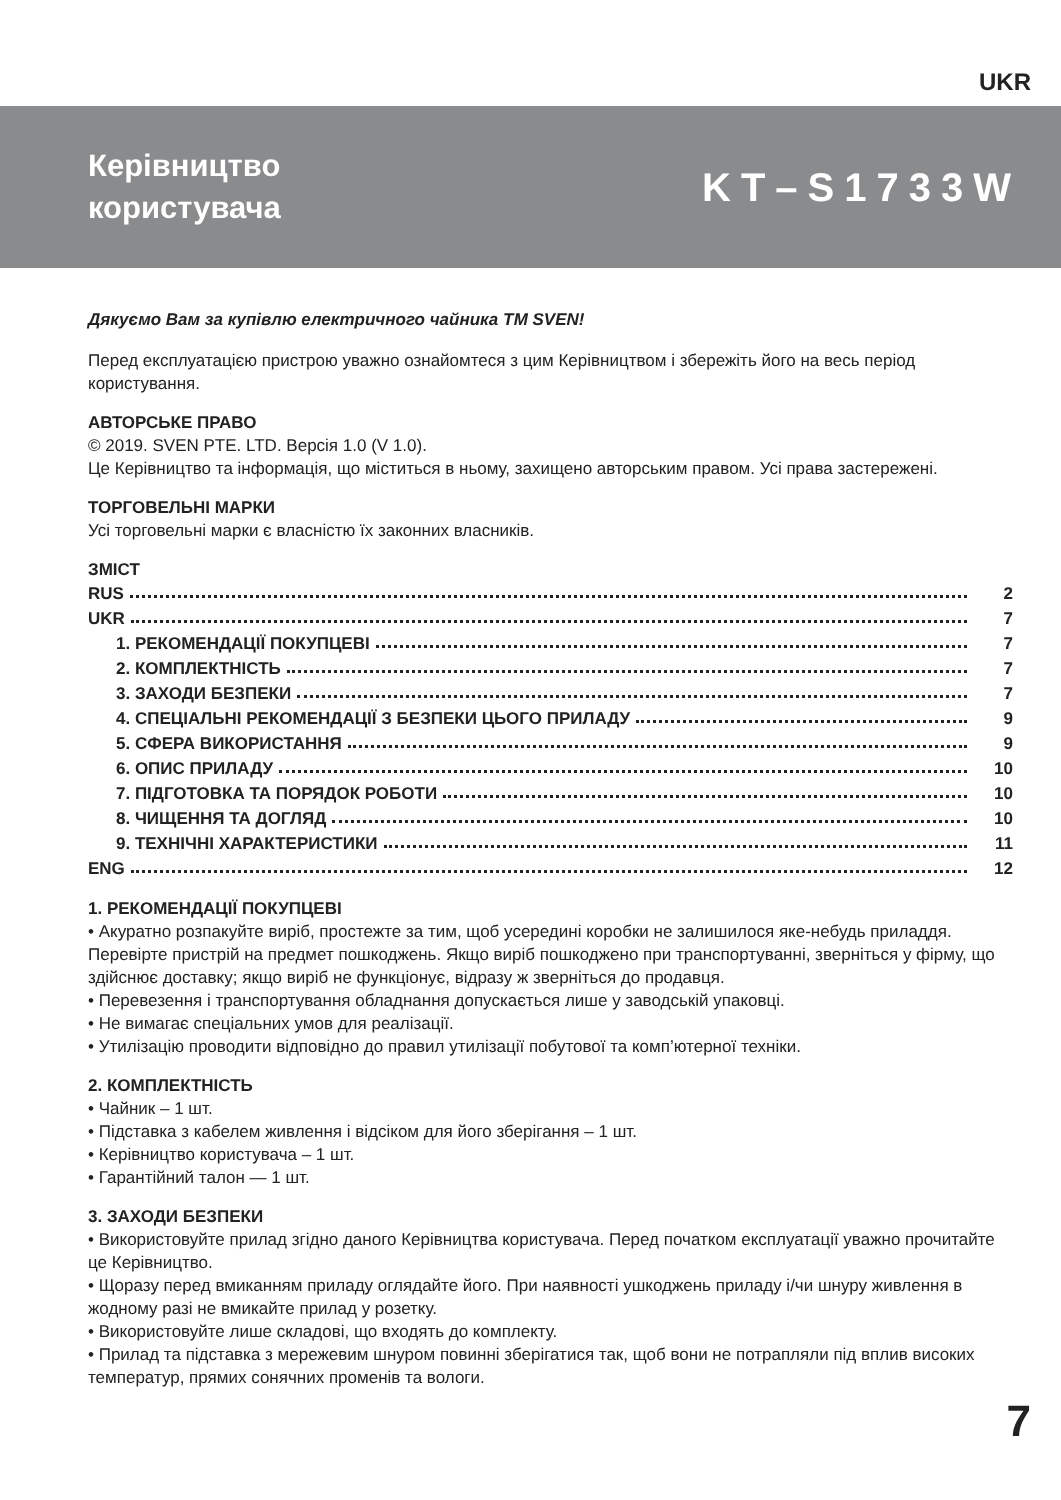UKR
Керівництво
користувача
KT–S1733W
Дякуємо Вам за купівлю електричного чайника ТМ SVEN!
Перед експлуатацією пристрою уважно ознайомтеся з цим Керівництвом і збережіть його на весь період користування.
АВТОРСЬКЕ ПРАВО
© 2019. SVEN PTE. LTD. Версія 1.0 (V 1.0).
Це Керівництво та інформація, що міститься в ньому, захищено авторським правом. Усі права застережені.
ТОРГОВЕЛЬНІ МАРКИ
Усі торговельні марки є власністю їх законних власників.
ЗМІСТ
RUS 2
UKR 7
1. РЕКОМЕНДАЦІЇ ПОКУПЦЕВІ 7
2. КОМПЛЕКТНІСТЬ 7
3. ЗАХОДИ БЕЗПЕКИ 7
4. СПЕЦІАЛЬНІ РЕКОМЕНДАЦІЇ З БЕЗПЕКИ ЦЬОГО ПРИЛАДУ 9
5. СФЕРА ВИКОРИСТАННЯ 9
6. ОПИС ПРИЛАДУ 10
7. ПІДГОТОВКА ТА ПОРЯДОК РОБОТИ 10
8. ЧИЩЕННЯ ТА ДОГЛЯД 10
9. ТЕХНІЧНІ ХАРАКТЕРИСТИКИ 11
ENG 12
1. РЕКОМЕНДАЦІЇ ПОКУПЦЕВІ
• Акуратно розпакуйте виріб, простежте за тим, щоб усередині коробки не залишилося яке-небудь приладдя. Перевірте пристрій на предмет пошкоджень. Якщо виріб пошкоджено при транспортуванні, зверніться у фірму, що здійснює доставку; якщо виріб не функціонує, відразу ж зверніться до продавця.
• Перевезення і транспортування обладнання допускається лише у заводській упаковці.
• Не вимагає спеціальних умов для реалізації.
• Утилізацію проводити відповідно до правил утилізації побутової та комп’ютерної техніки.
2. КОМПЛЕКТНІСТЬ
• Чайник – 1 шт.
• Підставка з кабелем живлення і відсіком для його зберігання – 1 шт.
• Керівництво користувача – 1 шт.
• Гарантійний талон — 1 шт.
3. ЗАХОДИ БЕЗПЕКИ
• Використовуйте прилад згідно даного Керівництва користувача. Перед початком експлуатації уважно прочитайте це Керівництво.
• Щоразу перед вмиканням приладу оглядайте його. При наявності ушкоджень приладу і/чи шнуру живлення в жодному разі не вмикайте прилад у розетку.
• Використовуйте лише складові, що входять до комплекту.
• Прилад та підставка з мережевим шнуром повинні зберігатися так, щоб вони не потрапляли під вплив високих температур, прямих сонячних променів та вологи.
7